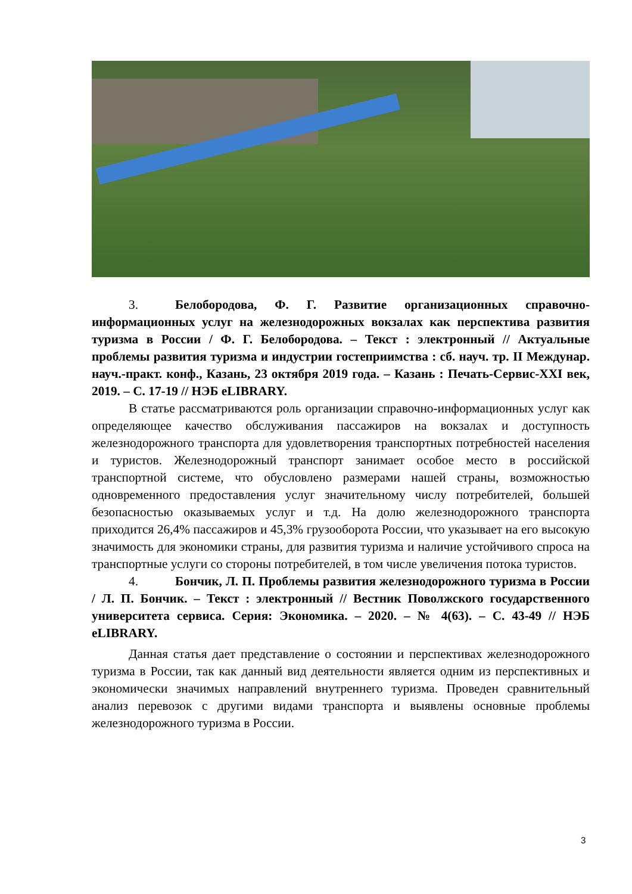3. Белобородова, Ф. Г. Развитие организационных справочно-информационных услуг на железнодорожных вокзалах как перспектива развития туризма в России / Ф. Г. Белобородова. – Текст : электронный // Актуальные проблемы развития туризма и индустрии гостеприимства : сб. науч. тр. II Междунар. науч.-практ. конф., Казань, 23 октября 2019 года. – Казань : Печать-Сервис-XXI век, 2019. – С. 17-19 // НЭБ eLIBRARY.
В статье рассматриваются роль организации справочно-информационных услуг как определяющее качество обслуживания пассажиров на вокзалах и доступность железнодорожного транспорта для удовлетворения транспортных потребностей населения и туристов. Железнодорожный транспорт занимает особое место в российской транспортной системе, что обусловлено размерами нашей страны, возможностью одновременного предоставления услуг значительному числу потребителей, большей безопасностью оказываемых услуг и т.д. На долю железнодорожного транспорта приходится 26,4% пассажиров и 45,3% грузооборота России, что указывает на его высокую значимость для экономики страны, для развития туризма и наличие устойчивого спроса на транспортные услуги со стороны потребителей, в том числе увеличения потока туристов.
4. Бончик, Л. П. Проблемы развития железнодорожного туризма в России / Л. П. Бончик. – Текст : электронный // Вестник Поволжского государственного университета сервиса. Серия: Экономика. – 2020. – № 4(63). – С. 43-49 // НЭБ eLIBRARY.
Данная статья дает представление о состоянии и перспективах железнодорожного туризма в России, так как данный вид деятельности является одним из перспективных и экономически значимых направлений внутреннего туризма. Проведен сравнительный анализ перевозок с другими видами транспорта и выявлены основные проблемы железнодорожного туризма в России.
3